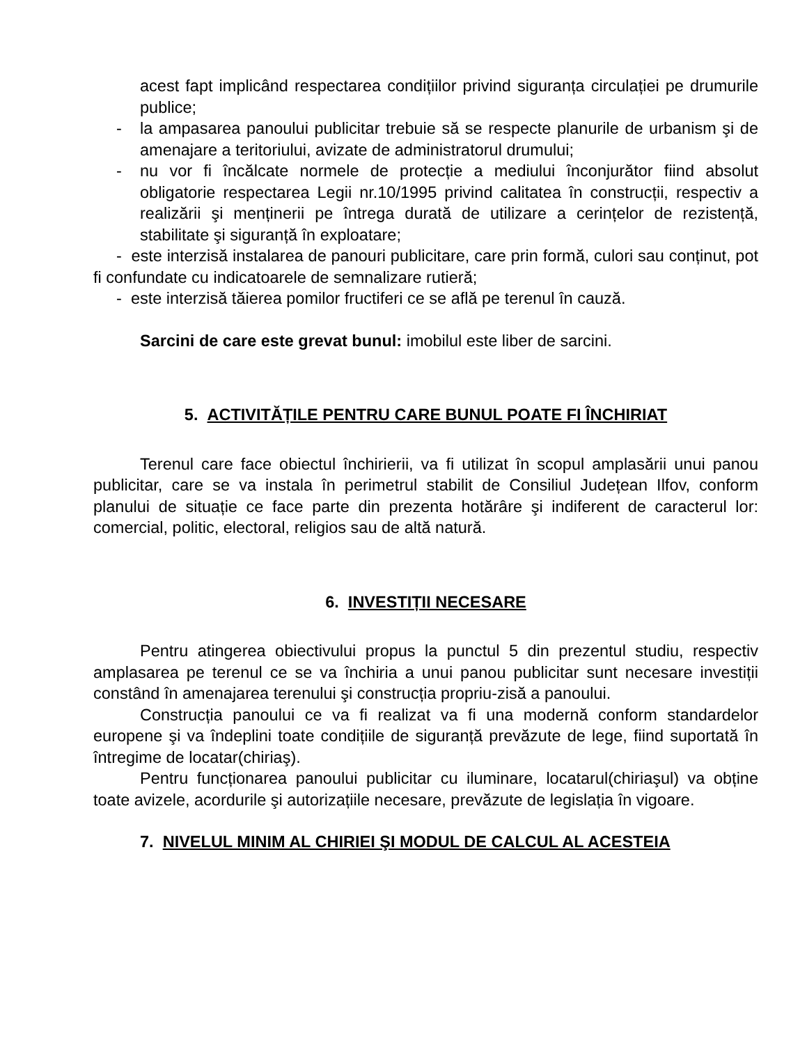acest fapt implicând respectarea condițiilor privind siguranța circulației pe drumurile publice;
- la ampasarea panoului publicitar trebuie să se respecte planurile de urbanism şi de amenajare a teritoriului, avizate de administratorul drumului;
- nu vor fi încălcate normele de protecție a mediului înconjurător fiind absolut obligatorie respectarea Legii nr.10/1995 privind calitatea în construcții, respectiv a realizării şi menținerii pe întrega durată de utilizare a cerințelor de rezistență, stabilitate şi siguranță în exploatare;
- este interzisă instalarea de panouri publicitare, care prin formă, culori sau conținut, pot fi confundate cu indicatoarele de semnalizare rutieră;
- este interzisă tăierea pomilor fructiferi ce se află pe terenul în cauză.
Sarcini de care este grevat bunul: imobilul este liber de sarcini.
5. ACTIVITĂȚILE PENTRU CARE BUNUL POATE FI ÎNCHIRIAT
Terenul care face obiectul închirierii, va fi utilizat în scopul amplasării unui panou publicitar, care se va instala în perimetrul stabilit de Consiliul Județean Ilfov, conform planului de situație ce face parte din prezenta hotărâre şi indiferent de caracterul lor: comercial, politic, electoral, religios sau de altă natură.
6. INVESTIȚII NECESARE
Pentru atingerea obiectivului propus la punctul 5 din prezentul studiu, respectiv amplasarea pe terenul ce se va închiria a unui panou publicitar sunt necesare investiții constând în amenajarea terenului şi construcția propriu-zisă a panoului.
Construcția panoului ce va fi realizat va fi una modernă conform standardelor europene şi va îndeplini toate condițiile de siguranță prevăzute de lege, fiind suportată în întregime de locatar(chiriaş).
Pentru funcționarea panoului publicitar cu iluminare, locatarul(chiriaşul) va obține toate avizele, acordurile şi autorizațiile necesare, prevăzute de legislația în vigoare.
7. NIVELUL MINIM AL CHIRIEI ŞI MODUL DE CALCUL AL ACESTEIA